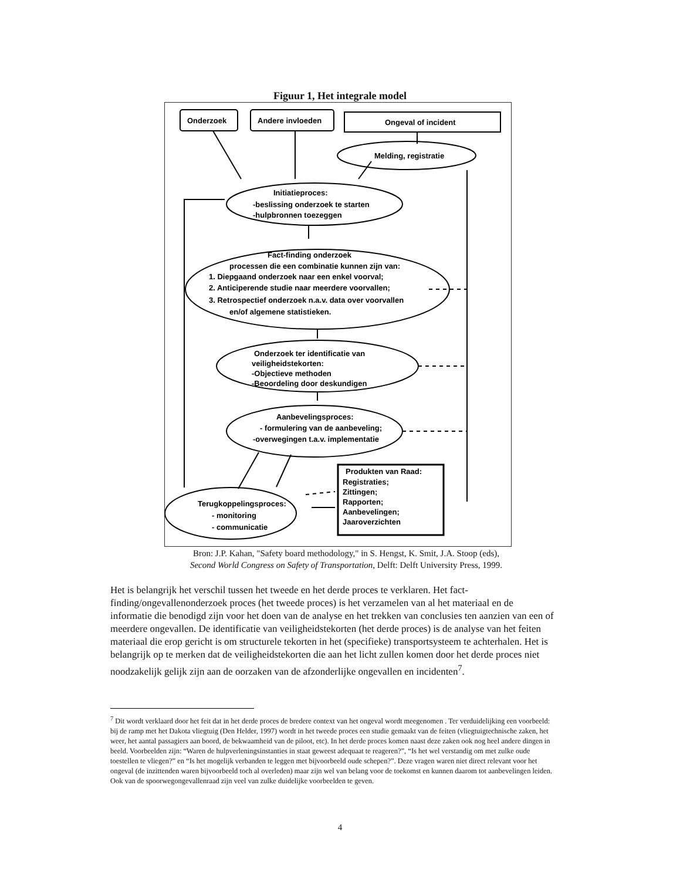Figuur 1, Het integrale model
Onderzoek
Andere invloeden
Ongeval of incident
Melding, registratie
Initiatieproces:
-beslissing onderzoek te starten
-hulpbronnen toezeggen
Fact-finding onderzoek
processen die een combinatie kunnen zijn van:
1. Diepgaand onderzoek naar een enkel voorval;
2. Anticiperende studie naar meerdere voorvallen;
3. Retrospectief onderzoek n.a.v. data over voorvallen
en/of algemene statistieken.
Onderzoek ter identificatie van
veiligheidstekorten:
-Objectieve methoden
-Beoordeling door deskundigen
Aanbevelingsproces:
- formulering van de aanbeveling;
-overwegingen t.a.v. implementatie
Terugkoppelingsproces:
- monitoring
- communicatie
Produkten van Raad:
Registraties;
Zittingen;
Rapporten;
Aanbevelingen;
Jaaroverzichten
Bron: J.P. Kahan, "Safety board methodology," in S. Hengst, K. Smit, J.A. Stoop (eds),
Second World Congress on Safety of Transportation, Delft: Delft University Press, 1999.
Het is belangrijk het verschil tussen het tweede en het derde proces te verklaren. Het fact-finding/ongevallenonderzoek proces (het tweede proces) is het verzamelen van al het materiaal en de informatie die benodigd zijn voor het doen van de analyse en het trekken van conclusies ten aanzien van een of meerdere ongevallen. De identificatie van veiligheidstekorten (het derde proces) is de analyse van het feiten materiaal die erop gericht is om structurele tekorten in het (specifieke) transportsysteem te achterhalen. Het is belangrijk op te merken dat de veiligheidstekorten die aan het licht zullen komen door het derde proces niet noodzakelijk gelijk zijn aan de oorzaken van de afzonderlijke ongevallen en incidenten<sup>7</sup>.
<sup>7</sup> Dit wordt verklaard door het feit dat in het derde proces de bredere context van het ongeval wordt meegenomen . Ter verduidelijking een voorbeeld: bij de ramp met het Dakota vliegtuig (Den Helder, 1997) wordt in het tweede proces een studie gemaakt van de feiten (vliegtuigtechnische zaken, het weer, het aantal passagiers aan boord, de bekwaamheid van de piloot, etc). In het derde proces komen naast deze zaken ook nog heel andere dingen in beeld. Voorbeelden zijn: “Waren de hulpverleningsinstanties in staat geweest adequaat te reageren?”, “Is het wel verstandig om met zulke oude toestellen te vliegen?” en “Is het mogelijk verbanden te leggen met bijvoorbeeld oude schepen?”. Deze vragen waren niet direct relevant voor het ongeval (de inzittenden waren bijvoorbeeld toch al overleden) maar zijn wel van belang voor de toekomst en kunnen daarom tot aanbevelingen leiden. Ook van de spoorwegongevallenraad zijn veel van zulke duidelijke voorbeelden te geven.
4